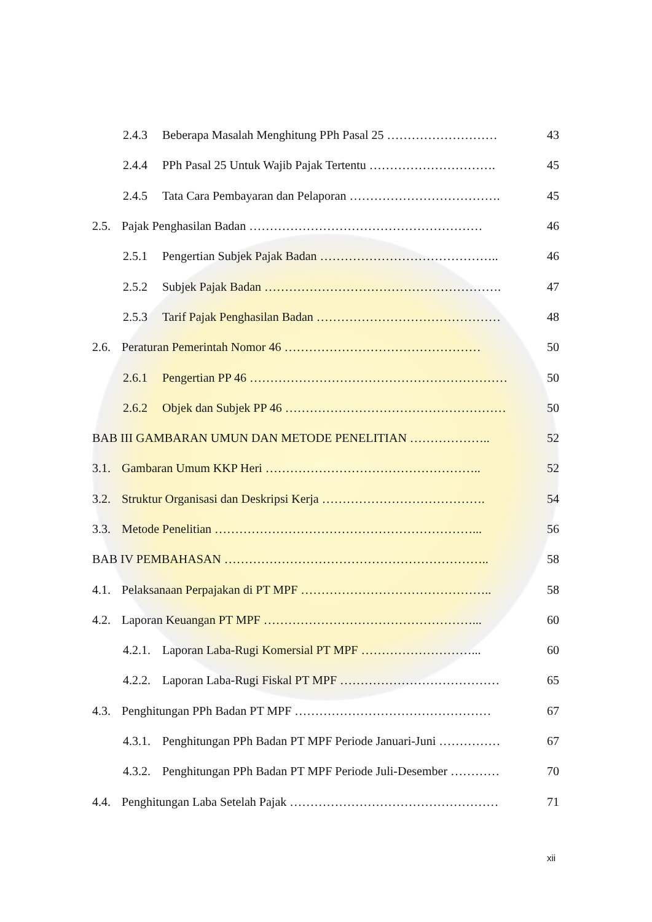2.4.3 Beberapa Masalah Menghitung PPh Pasal 25 ……………………… 43
2.4.4 PPh Pasal 25 Untuk Wajib Pajak Tertentu …………………………. 45
2.4.5 Tata Cara Pembayaran dan Pelaporan ………………………………. 45
2.5. Pajak Penghasilan Badan ………………………………………………… 46
2.5.1 Pengertian Subjek Pajak Badan …………………………………….. 46
2.5.2 Subjek Pajak Badan …………………………………………………. 47
2.5.3 Tarif Pajak Penghasilan Badan ……………………………………… 48
2.6. Peraturan Pemerintah Nomor 46 ………………………………………… 50
2.6.1 Pengertian PP 46 ……………………………………………………… 50
2.6.2 Objek dan Subjek PP 46 ……………………………………………… 50
BAB III GAMBARAN UMUN DAN METODE PENELITIAN ……………….. 52
3.1. Gambaran Umum KKP Heri …………………………………………….. 52
3.2. Struktur Organisasi dan Deskripsi Kerja …………………………………. 54
3.3. Metode Penelitian ………………………………………………………... 56
BAB IV PEMBAHASAN ……………………………………………………….. 58
4.1. Pelaksanaan Perpajakan di PT MPF ……………………………………….. 58
4.2. Laporan Keuangan PT MPF ……………………………………………... 60
4.2.1. Laporan Laba-Rugi Komersial PT MPF ………………………... 60
4.2.2. Laporan Laba-Rugi Fiskal PT MPF ………………………………… 65
4.3. Penghitungan PPh Badan PT MPF ………………………………………… 67
4.3.1. Penghitungan PPh Badan PT MPF Periode Januari-Juni …………… 67
4.3.2. Penghitungan PPh Badan PT MPF Periode Juli-Desember ………… 70
4.4. Penghitungan Laba Setelah Pajak …………………………………………… 71
xii